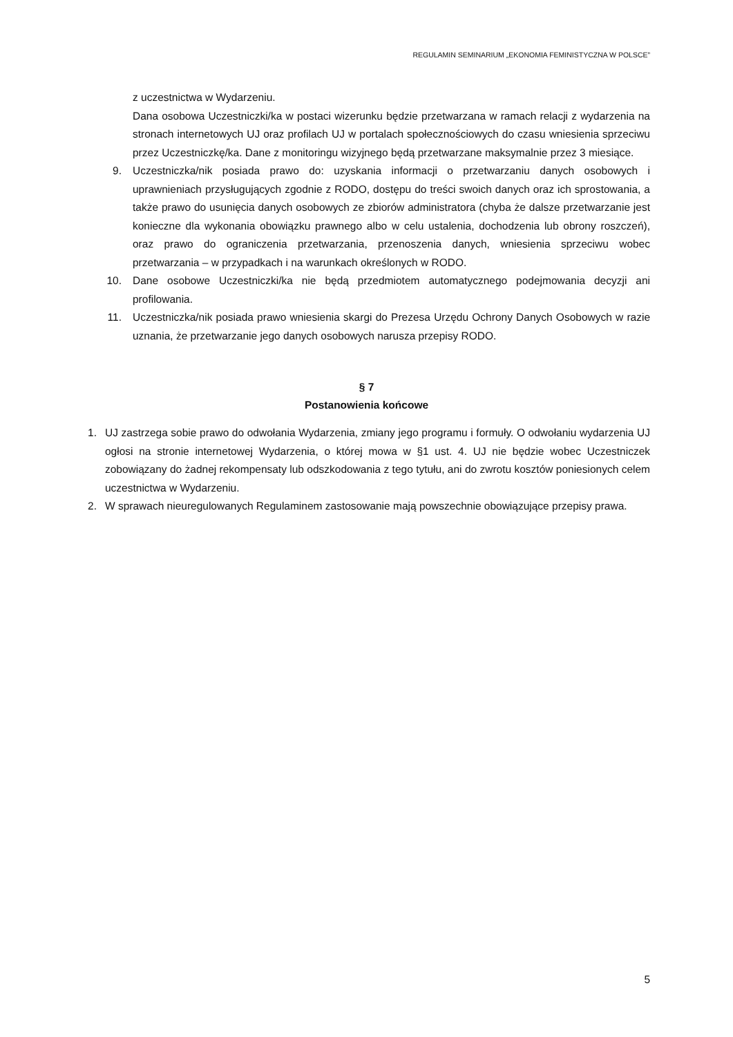REGULAMIN SEMINARIUM „EKONOMIA FEMINISTYCZNA W POLSCE”
z uczestnictwa w Wydarzeniu.
Dana osobowa Uczestniczki/ka w postaci wizerunku będzie przetwarzana w ramach relacji z wydarzenia na stronach internetowych UJ oraz profilach UJ w portalach społecznościowych do czasu wniesienia sprzeciwu przez Uczestniczkę/ka. Dane z monitoringu wizyjnego będą przetwarzane maksymalnie przez 3 miesiące.
9. Uczestniczka/nik posiada prawo do: uzyskania informacji o przetwarzaniu danych osobowych i uprawnieniach przysługujących zgodnie z RODO, dostępu do treści swoich danych oraz ich sprostowania, a także prawo do usunięcia danych osobowych ze zbiorów administratora (chyba że dalsze przetwarzanie jest konieczne dla wykonania obowiązku prawnego albo w celu ustalenia, dochodzenia lub obrony roszczeń), oraz prawo do ograniczenia przetwarzania, przenoszenia danych, wniesienia sprzeciwu wobec przetwarzania – w przypadkach i na warunkach określonych w RODO.
10. Dane osobowe Uczestniczki/ka nie będą przedmiotem automatycznego podejmowania decyzji ani profilowania.
11. Uczestniczka/nik posiada prawo wniesienia skargi do Prezesa Urzędu Ochrony Danych Osobowych w razie uznania, że przetwarzanie jego danych osobowych narusza przepisy RODO.
§ 7
Postanowienia końcowe
1. UJ zastrzega sobie prawo do odwołania Wydarzenia, zmiany jego programu i formuły. O odwołaniu wydarzenia UJ ogłosi na stronie internetowej Wydarzenia, o której mowa w §1 ust. 4. UJ nie będzie wobec Uczestniczek zobowiązany do żadnej rekompensaty lub odszkodowania z tego tytułu, ani do zwrotu kosztów poniesionych celem uczestnictwa w Wydarzeniu.
2. W sprawach nieuregulowanych Regulaminem zastosowanie mają powszechnie obowiązujące przepisy prawa.
5